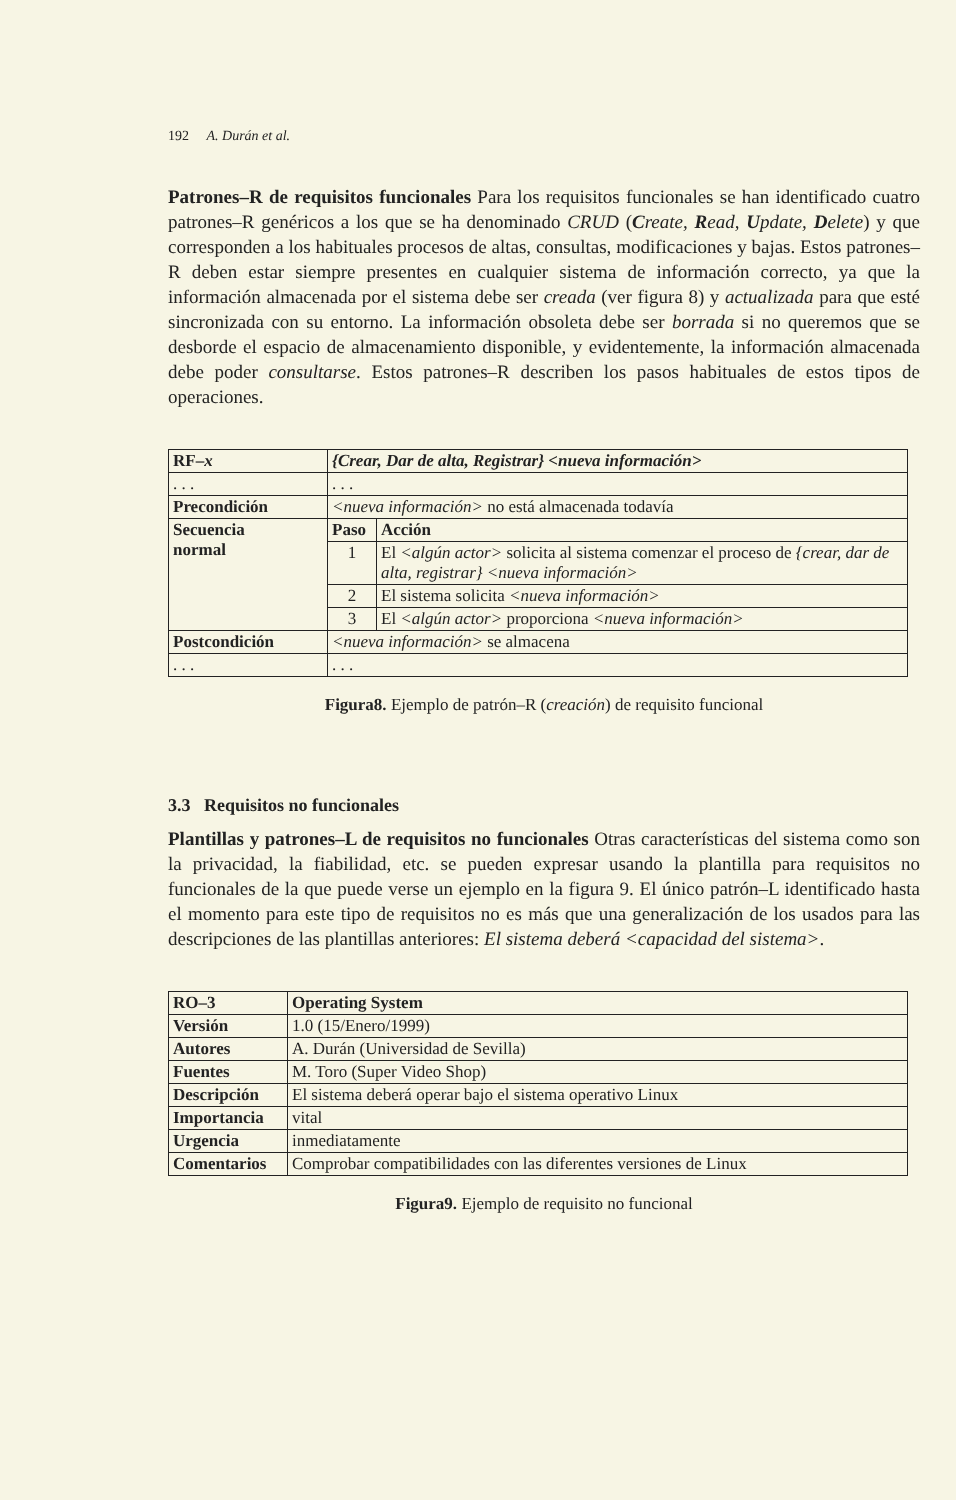192 A. Durán et al.
Patrones–R de requisitos funcionales Para los requisitos funcionales se han identificado cuatro patrones–R genéricos a los que se ha denominado CRUD (Create, Read, Update, Delete) y que corresponden a los habituales procesos de altas, consultas, modificaciones y bajas. Estos patrones–R deben estar siempre presentes en cualquier sistema de información correcto, ya que la información almacenada por el sistema debe ser creada (ver figura 8) y actualizada para que esté sincronizada con su entorno. La información obsoleta debe ser borrada si no queremos que se desborde el espacio de almacenamiento disponible, y evidentemente, la información almacenada debe poder consultarse. Estos patrones–R describen los pasos habituales de estos tipos de operaciones.
| RF– x | {Crear, Dar de alta, Registrar} <nueva información> | |
| --- | --- | --- |
| . . . | . . . | |
| Precondición | <nueva información> no está almacenada todavía | |
| Secuencia normal | Paso | Acción |
| | 1 | El <algún actor> solicita al sistema comenzar el proceso de {crear, dar de alta, registrar} <nueva información> |
| | 2 | El sistema solicita <nueva información> |
| | 3 | El <algún actor> proporciona <nueva información> |
| Postcondición | <nueva información> se almacena | |
| . . . | . . . | |
Figura8. Ejemplo de patrón–R (creación) de requisito funcional
3.3 Requisitos no funcionales
Plantillas y patrones–L de requisitos no funcionales Otras características del sistema como son la privacidad, la fiabilidad, etc. se pueden expresar usando la plantilla para requisitos no funcionales de la que puede verse un ejemplo en la figura 9. El único patrón–L identificado hasta el momento para este tipo de requisitos no es más que una generalización de los usados para las descripciones de las plantillas anteriores: El sistema deberá <capacidad del sistema>.
| RO–3 | Operating System |
| --- | --- |
| Versión | 1.0 (15/Enero/1999) |
| Autores | A. Durán (Universidad de Sevilla) |
| Fuentes | M. Toro (Super Video Shop) |
| Descripción | El sistema deberá operar bajo el sistema operativo Linux |
| Importancia | vital |
| Urgencia | inmediatamente |
| Comentarios | Comprobar compatibilidades con las diferentes versiones de Linux |
Figura9. Ejemplo de requisito no funcional